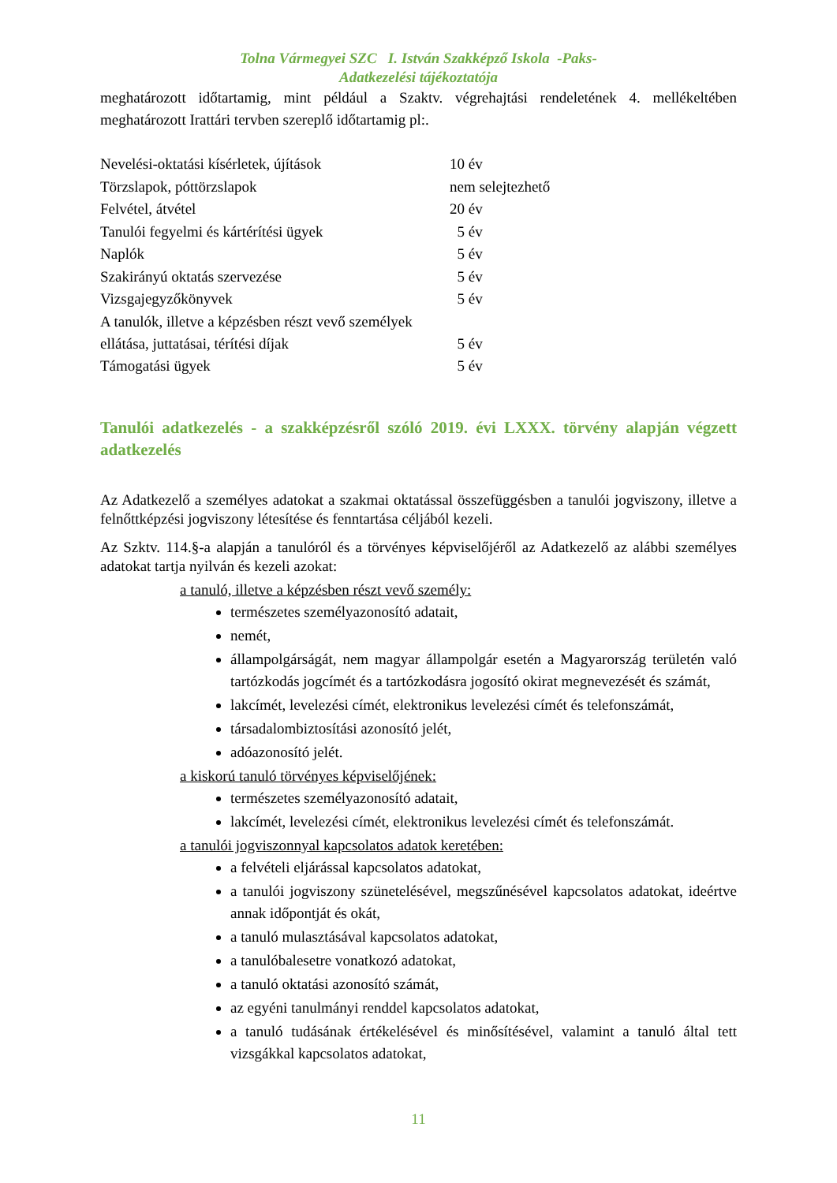Tolna Vármegyei SZC I. István Szakképző Iskola -Paks-
Adatkezelési tájékoztatója
meghatározott időtartamig, mint például a Szaktv. végrehajtási rendeletének 4. mellékeltében meghatározott Irattári tervben szereplő időtartamig pl:.
| Nevelési-oktatási kísérletek, újítások | 10 év |
| Törzslapok, póttörzslapok | nem selejtezhető |
| Felvétel, átvétel | 20 év |
| Tanulói fegyelmi és kártérítési ügyek | 5 év |
| Naplók | 5 év |
| Szakirányú oktatás szervezése | 5 év |
| Vizsgajegyzőkönyvek | 5 év |
| A tanulók, illetve a képzésben részt vevő személyek ellátása, juttatásai, térítési díjak | 5 év |
| Támogatási ügyek | 5 év |
Tanulói adatkezelés - a szakképzésről szóló 2019. évi LXXX. törvény alapján végzett adatkezelés
Az Adatkezelő a személyes adatokat a szakmai oktatással összefüggésben a tanulói jogviszony, illetve a felnőttképzési jogviszony létesítése és fenntartása céljából kezeli.
Az Szktv. 114.§-a alapján a tanulóról és a törvényes képviselőjéről az Adatkezelő az alábbi személyes adatokat tartja nyilván és kezeli azokat:
a tanuló, illetve a képzésben részt vevő személy:
természetes személyazonosító adatait,
nemét,
állampolgárságát, nem magyar állampolgár esetén a Magyarország területén való tartózkodás jogcímét és a tartózkodásra jogosító okirat megnevezését és számát,
lakcímét, levelezési címét, elektronikus levelezési címét és telefonszámát,
társadalombiztosítási azonosító jelét,
adóazonosító jelét.
a kiskorú tanuló törvényes képviselőjének:
természetes személyazonosító adatait,
lakcímét, levelezési címét, elektronikus levelezési címét és telefonszámát.
a tanulói jogviszonnyal kapcsolatos adatok keretében:
a felvételi eljárással kapcsolatos adatokat,
a tanulói jogviszony szünetelésével, megszűnésével kapcsolatos adatokat, ideértve annak időpontját és okát,
a tanuló mulasztásával kapcsolatos adatokat,
a tanulóbalesetre vonatkozó adatokat,
a tanuló oktatási azonosító számát,
az egyéni tanulmányi renddel kapcsolatos adatokat,
a tanuló tudásának értékelésével és minősítésével, valamint a tanuló által tett vizsgákkal kapcsolatos adatokat,
11